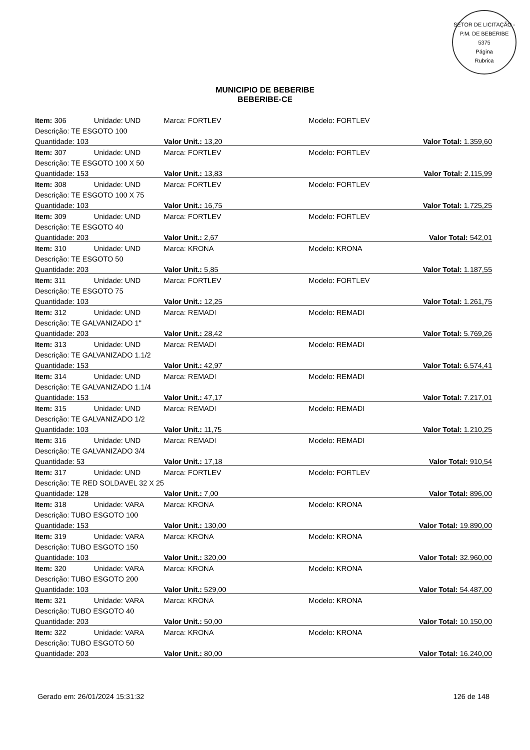SETOR DE LICITAÇÃO - P.M. DE BEBERIBE
5375
Página
Rubrica
MUNICIPIO DE BEBERIBE
BEBERIBE-CE
| Item: 306 | Unidade: UND | Marca: FORTLEV | Modelo: FORTLEV |
| Descrição: TE ESGOTO 100 | | | |
| Quantidade: 103 | | Valor Unit.: 13,20 | Valor Total: 1.359,60 |
| Item: 307 | Unidade: UND | Marca: FORTLEV | Modelo: FORTLEV |
| Descrição: TE ESGOTO 100 X 50 | | | |
| Quantidade: 153 | | Valor Unit.: 13,83 | Valor Total: 2.115,99 |
| Item: 308 | Unidade: UND | Marca: FORTLEV | Modelo: FORTLEV |
| Descrição: TE ESGOTO 100 X 75 | | | |
| Quantidade: 103 | | Valor Unit.: 16,75 | Valor Total: 1.725,25 |
| Item: 309 | Unidade: UND | Marca: FORTLEV | Modelo: FORTLEV |
| Descrição: TE ESGOTO 40 | | | |
| Quantidade: 203 | | Valor Unit.: 2,67 | Valor Total: 542,01 |
| Item: 310 | Unidade: UND | Marca: KRONA | Modelo: KRONA |
| Descrição: TE ESGOTO 50 | | | |
| Quantidade: 203 | | Valor Unit.: 5,85 | Valor Total: 1.187,55 |
| Item: 311 | Unidade: UND | Marca: FORTLEV | Modelo: FORTLEV |
| Descrição: TE ESGOTO 75 | | | |
| Quantidade: 103 | | Valor Unit.: 12,25 | Valor Total: 1.261,75 |
| Item: 312 | Unidade: UND | Marca: REMADI | Modelo: REMADI |
| Descrição: TE GALVANIZADO 1" | | | |
| Quantidade: 203 | | Valor Unit.: 28,42 | Valor Total: 5.769,26 |
| Item: 313 | Unidade: UND | Marca: REMADI | Modelo: REMADI |
| Descrição: TE GALVANIZADO 1.1/2 | | | |
| Quantidade: 153 | | Valor Unit.: 42,97 | Valor Total: 6.574,41 |
| Item: 314 | Unidade: UND | Marca: REMADI | Modelo: REMADI |
| Descrição: TE GALVANIZADO 1.1/4 | | | |
| Quantidade: 153 | | Valor Unit.: 47,17 | Valor Total: 7.217,01 |
| Item: 315 | Unidade: UND | Marca: REMADI | Modelo: REMADI |
| Descrição: TE GALVANIZADO 1/2 | | | |
| Quantidade: 103 | | Valor Unit.: 11,75 | Valor Total: 1.210,25 |
| Item: 316 | Unidade: UND | Marca: REMADI | Modelo: REMADI |
| Descrição: TE GALVANIZADO 3/4 | | | |
| Quantidade: 53 | | Valor Unit.: 17,18 | Valor Total: 910,54 |
| Item: 317 | Unidade: UND | Marca: FORTLEV | Modelo: FORTLEV |
| Descrição: TE RED SOLDAVEL 32 X 25 | | | |
| Quantidade: 128 | | Valor Unit.: 7,00 | Valor Total: 896,00 |
| Item: 318 | Unidade: VARA | Marca: KRONA | Modelo: KRONA |
| Descrição: TUBO ESGOTO 100 | | | |
| Quantidade: 153 | | Valor Unit.: 130,00 | Valor Total: 19.890,00 |
| Item: 319 | Unidade: VARA | Marca: KRONA | Modelo: KRONA |
| Descrição: TUBO ESGOTO 150 | | | |
| Quantidade: 103 | | Valor Unit.: 320,00 | Valor Total: 32.960,00 |
| Item: 320 | Unidade: VARA | Marca: KRONA | Modelo: KRONA |
| Descrição: TUBO ESGOTO 200 | | | |
| Quantidade: 103 | | Valor Unit.: 529,00 | Valor Total: 54.487,00 |
| Item: 321 | Unidade: VARA | Marca: KRONA | Modelo: KRONA |
| Descrição: TUBO ESGOTO 40 | | | |
| Quantidade: 203 | | Valor Unit.: 50,00 | Valor Total: 10.150,00 |
| Item: 322 | Unidade: VARA | Marca: KRONA | Modelo: KRONA |
| Descrição: TUBO ESGOTO 50 | | | |
| Quantidade: 203 | | Valor Unit.: 80,00 | Valor Total: 16.240,00 |
Gerado em: 26/01/2024 15:31:32 126 de 148